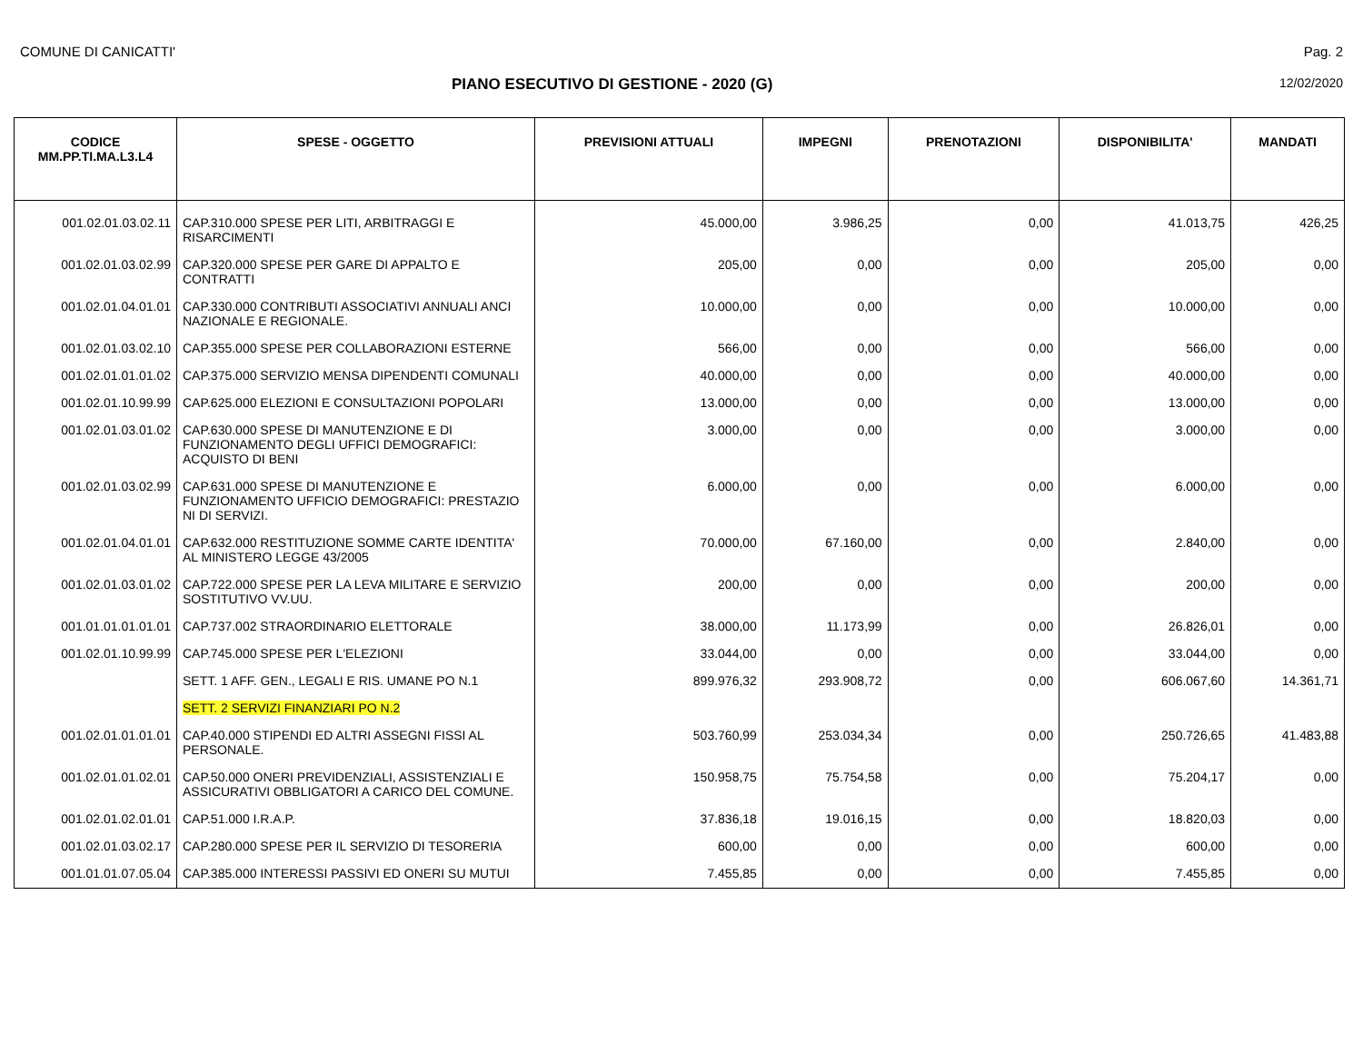COMUNE DI CANICATTI' Pag. 2
PIANO ESECUTIVO DI GESTIONE - 2020 (G) 12/02/2020
| CODICE MM.PP.TI.MA.L3.L4 | SPESE - OGGETTO | PREVISIONI ATTUALI | IMPEGNI | PRENOTAZIONI | DISPONIBILITA' | MANDATI |
| --- | --- | --- | --- | --- | --- | --- |
| 001.02.01.03.02.11 | CAP.310.000 SPESE PER LITI, ARBITRAGGI E RISARCIMENTI | 45.000,00 | 3.986,25 | 0,00 | 41.013,75 | 426,25 |
| 001.02.01.03.02.99 | CAP.320.000 SPESE PER GARE DI APPALTO E CONTRATTI | 205,00 | 0,00 | 0,00 | 205,00 | 0,00 |
| 001.02.01.04.01.01 | CAP.330.000 CONTRIBUTI ASSOCIATIVI ANNUALI ANCI NAZIONALE E REGIONALE. | 10.000,00 | 0,00 | 0,00 | 10.000,00 | 0,00 |
| 001.02.01.03.02.10 | CAP.355.000 SPESE PER COLLABORAZIONI ESTERNE | 566,00 | 0,00 | 0,00 | 566,00 | 0,00 |
| 001.02.01.01.01.02 | CAP.375.000 SERVIZIO MENSA DIPENDENTI COMUNALI | 40.000,00 | 0,00 | 0,00 | 40.000,00 | 0,00 |
| 001.02.01.10.99.99 | CAP.625.000 ELEZIONI E CONSULTAZIONI POPOLARI | 13.000,00 | 0,00 | 0,00 | 13.000,00 | 0,00 |
| 001.02.01.03.01.02 | CAP.630.000 SPESE DI MANUTENZIONE E DI FUNZIONAMENTO DEGLI UFFICI DEMOGRAFICI: ACQUISTO DI BENI | 3.000,00 | 0,00 | 0,00 | 3.000,00 | 0,00 |
| 001.02.01.03.02.99 | CAP.631.000 SPESE DI MANUTENZIONE E FUNZIONAMENTO UFFICIO DEMOGRAFICI: PRESTAZIO NI DI SERVIZI. | 6.000,00 | 0,00 | 0,00 | 6.000,00 | 0,00 |
| 001.02.01.04.01.01 | CAP.632.000 RESTITUZIONE SOMME CARTE IDENTITA' AL MINISTERO LEGGE 43/2005 | 70.000,00 | 67.160,00 | 0,00 | 2.840,00 | 0,00 |
| 001.02.01.03.01.02 | CAP.722.000 SPESE PER LA LEVA MILITARE E SERVIZIO SOSTITUTIVO VV.UU. | 200,00 | 0,00 | 0,00 | 200,00 | 0,00 |
| 001.01.01.01.01.01 | CAP.737.002 STRAORDINARIO ELETTORALE | 38.000,00 | 11.173,99 | 0,00 | 26.826,01 | 0,00 |
| 001.02.01.10.99.99 | CAP.745.000 SPESE PER L'ELEZIONI | 33.044,00 | 0,00 | 0,00 | 33.044,00 | 0,00 |
| | SETT. 1 AFF. GEN., LEGALI E RIS. UMANE PO N.1 | 899.976,32 | 293.908,72 | 0,00 | 606.067,60 | 14.361,71 |
| | SETT. 2 SERVIZI FINANZIARI PO N.2 | | | | | |
| 001.02.01.01.01.01 | CAP.40.000 STIPENDI ED ALTRI ASSEGNI FISSI AL PERSONALE. | 503.760,99 | 253.034,34 | 0,00 | 250.726,65 | 41.483,88 |
| 001.02.01.01.02.01 | CAP.50.000 ONERI PREVIDENZIALI, ASSISTENZIALI E ASSICURATIVI OBBLIGATORI A CARICO DEL COMUNE. | 150.958,75 | 75.754,58 | 0,00 | 75.204,17 | 0,00 |
| 001.02.01.02.01.01 | CAP.51.000 I.R.A.P. | 37.836,18 | 19.016,15 | 0,00 | 18.820,03 | 0,00 |
| 001.02.01.03.02.17 | CAP.280.000 SPESE PER IL SERVIZIO DI TESORERIA | 600,00 | 0,00 | 0,00 | 600,00 | 0,00 |
| 001.01.01.07.05.04 | CAP.385.000 INTERESSI PASSIVI ED ONERI SU MUTUI | 7.455,85 | 0,00 | 0,00 | 7.455,85 | 0,00 |